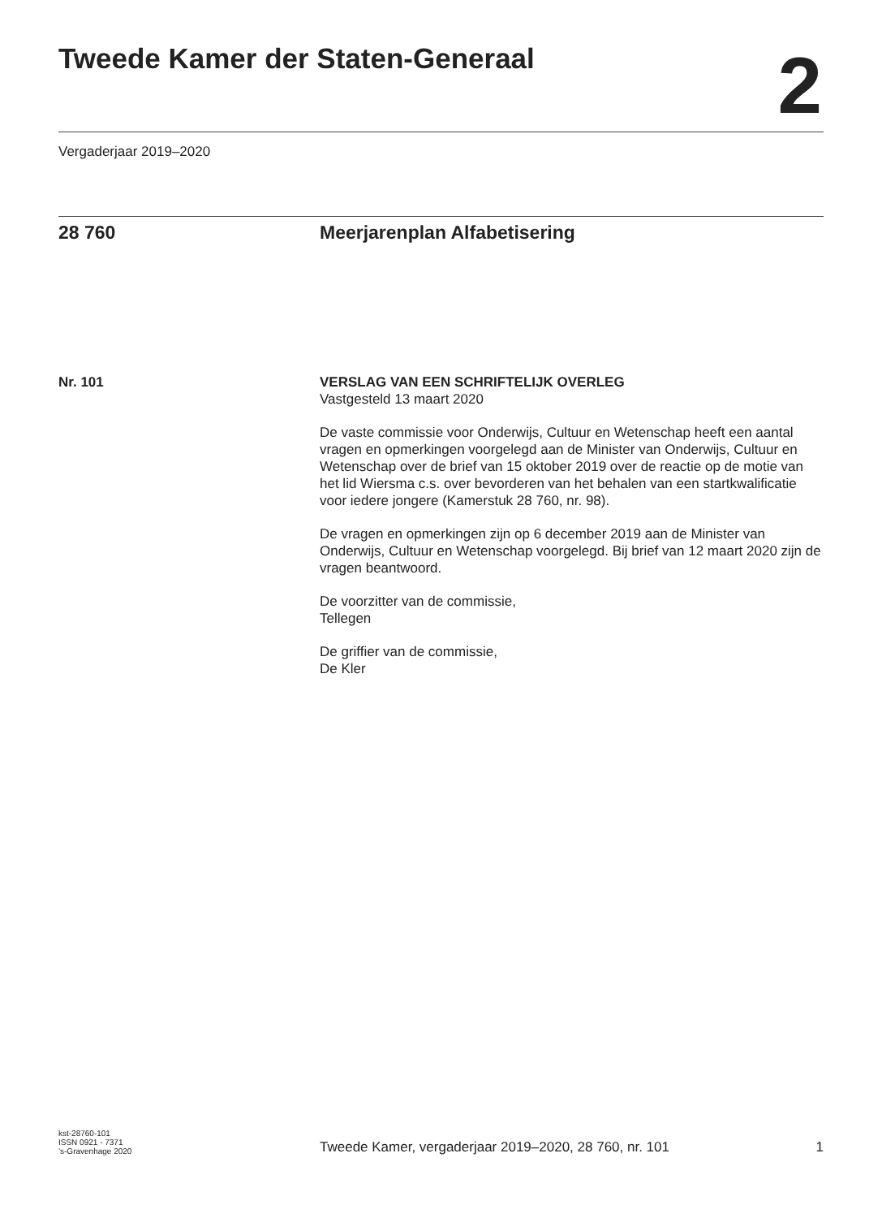Tweede Kamer der Staten-Generaal
2
Vergaderjaar 2019–2020
28 760 Meerjarenplan Alfabetisering
Nr. 101 VERSLAG VAN EEN SCHRIFTELIJK OVERLEG
Vastgesteld 13 maart 2020
De vaste commissie voor Onderwijs, Cultuur en Wetenschap heeft een aantal vragen en opmerkingen voorgelegd aan de Minister van Onderwijs, Cultuur en Wetenschap over de brief van 15 oktober 2019 over de reactie op de motie van het lid Wiersma c.s. over bevorderen van het behalen van een startkwalificatie voor iedere jongere (Kamerstuk 28 760, nr. 98).
De vragen en opmerkingen zijn op 6 december 2019 aan de Minister van Onderwijs, Cultuur en Wetenschap voorgelegd. Bij brief van 12 maart 2020 zijn de vragen beantwoord.
De voorzitter van de commissie,
Tellegen
De griffier van de commissie,
De Kler
kst-28760-101
ISSN 0921 - 7371
’s-Gravenhage 2020
Tweede Kamer, vergaderjaar 2019–2020, 28 760, nr. 101 1